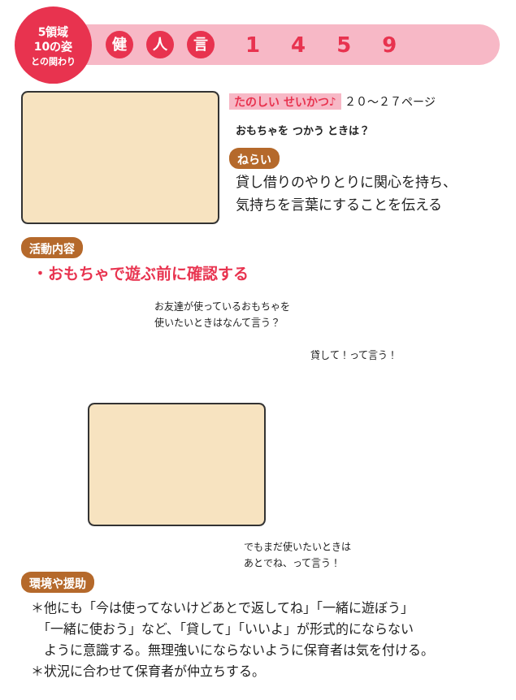5領域
10の姿
との関わり
健人 言 1459
たのしい せいかつ♪ ２０～２７ページ
おもちゃを つかう ときは？
ねらい
貸し借りのやりとりに関心を持ち、
気持ちを言葉にすることを伝える
活動内容
・おもちゃで遊ぶ前に確認する
お友達が使っているおもちゃを
使いたいときはなんて言う？
貸して！って言う！
でもまだ使いたいときは
あとでね、って言う！
環境や援助
＊他にも「今は使ってないけどあとで返してね」「一緒に遊ぼう」
　「一緒に使おう」など、「貸して」「いいよ」が形式的にならない
　ように意識する。無理強いにならないように保育者は気を付ける。
＊状況に合わせて保育者が仲立ちする。